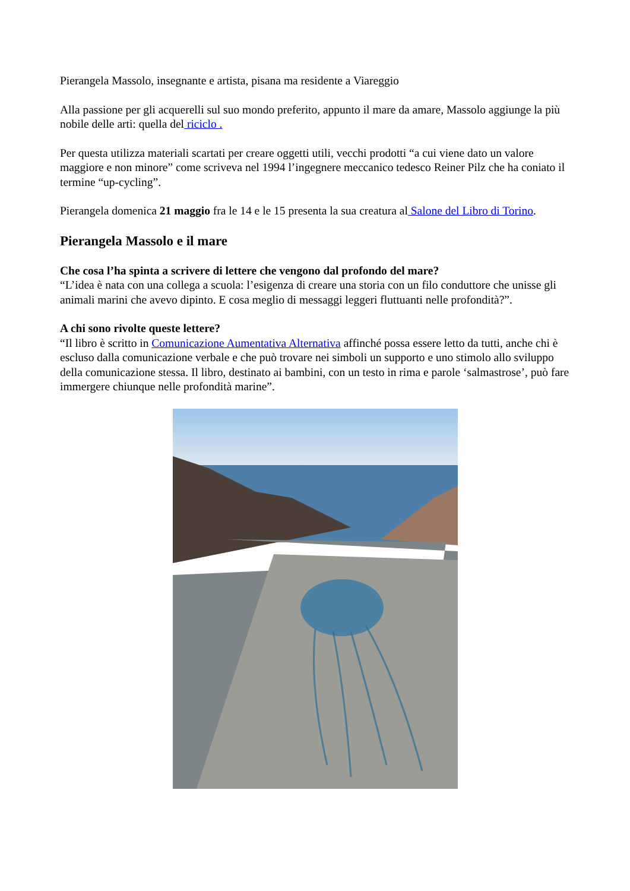Pierangela Massolo, insegnante e artista, pisana ma residente a Viareggio
Alla passione per gli acquerelli sul suo mondo preferito, appunto il mare da amare, Massolo aggiunge la più nobile delle arti: quella del riciclo .
Per questa utilizza materiali scartati per creare oggetti utili, vecchi prodotti “a cui viene dato un valore maggiore e non minore” come scriveva nel 1994 l’ingegnere meccanico tedesco Reiner Pilz che ha coniato il termine “up-cycling”.
Pierangela domenica 21 maggio fra le 14 e le 15 presenta la sua creatura al Salone del Libro di Torino.
Pierangela Massolo e il mare
Che cosa l’ha spinta a scrivere di lettere che vengono dal profondo del mare?
“L’idea è nata con una collega a scuola: l’esigenza di creare una storia con un filo conduttore che unisse gli animali marini che avevo dipinto. E cosa meglio di messaggi leggeri fluttuanti nelle profondità?”.
A chi sono rivolte queste lettere?
“Il libro è scritto in Comunicazione Aumentativa Alternativa affinché possa essere letto da tutti, anche chi è escluso dalla comunicazione verbale e che può trovare nei simboli un supporto e uno stimolo allo sviluppo della comunicazione stessa. Il libro, destinato ai bambini, con un testo in rima e parole ‘salmastrose’, può fare immergere chiunque nelle profondità marine”.